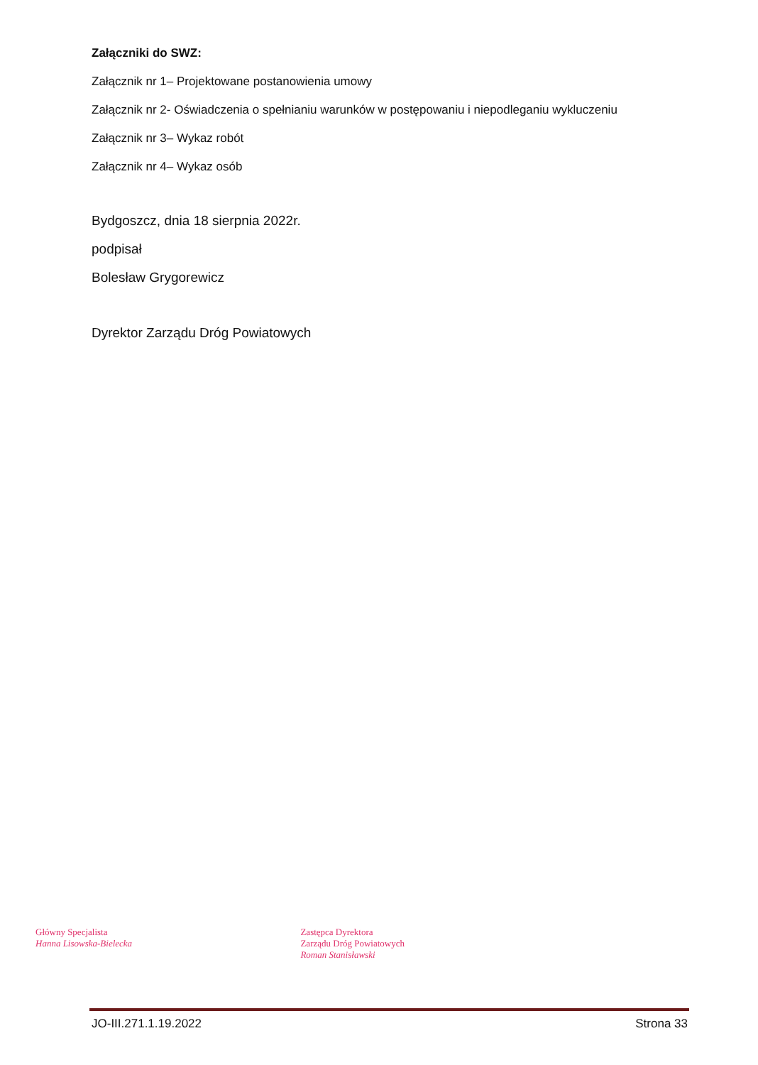Załączniki do SWZ:
Załącznik nr 1– Projektowane postanowienia umowy
Załącznik nr 2- Oświadczenia o spełnianiu warunków w postępowaniu i niepodleganiu wykluczeniu
Załącznik nr 3– Wykaz robót
Załącznik nr 4– Wykaz osób
Bydgoszcz, dnia 18 sierpnia 2022r.
podpisał
Bolesław Grygorewicz
Dyrektor Zarządu Dróg Powiatowych
Główny Specjalista
Hanna Lisowska-Bielecka
Zastępca Dyrektora
Zarządu Dróg Powiatowych
Roman Stanisławski
JO-III.271.1.19.2022 Strona 33